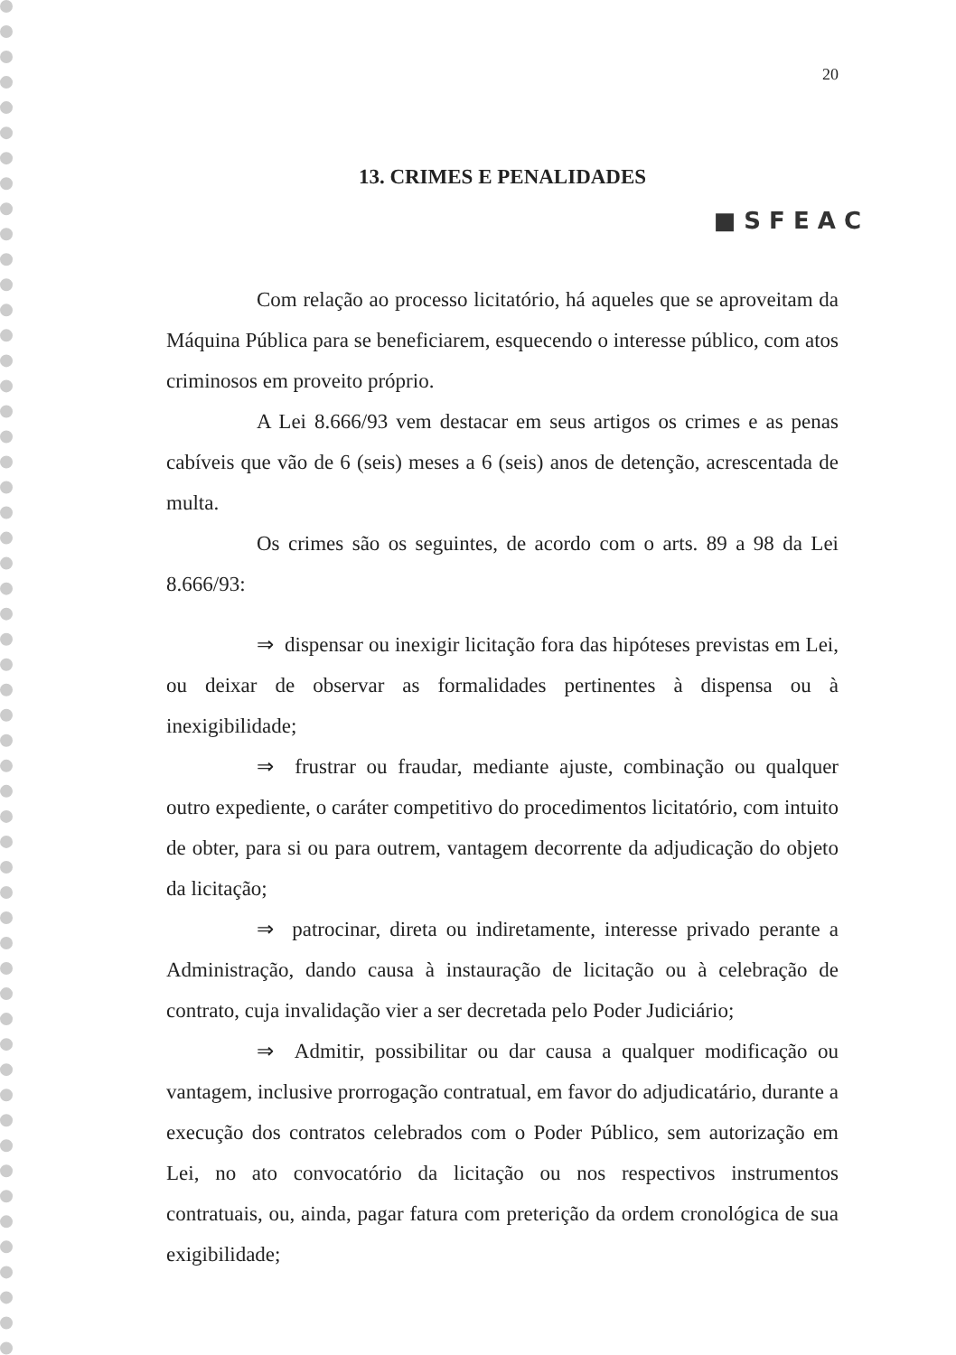20
13. CRIMES E PENALIDADES
■ S F E A C
Com relação ao processo licitatório, há aqueles que se aproveitam da Máquina Pública para se beneficiarem, esquecendo o interesse público, com atos criminosos em proveito próprio.
A Lei 8.666/93 vem destacar em seus artigos os crimes e as penas cabíveis que vão de 6 (seis) meses a 6 (seis) anos de detenção, acrescentada de multa.
Os crimes são os seguintes, de acordo com o arts. 89 a 98 da Lei 8.666/93:
⇒ dispensar ou inexigir licitação fora das hipóteses previstas em Lei, ou deixar de observar as formalidades pertinentes à dispensa ou à inexigibilidade;
⇒ frustrar ou fraudar, mediante ajuste, combinação ou qualquer outro expediente, o caráter competitivo do procedimentos licitatório, com intuito de obter, para si ou para outrem, vantagem decorrente da adjudicação do objeto da licitação;
⇒ patrocinar, direta ou indiretamente, interesse privado perante a Administração, dando causa à instauração de licitação ou à celebração de contrato, cuja invalidação vier a ser decretada pelo Poder Judiciário;
⇒ Admitir, possibilitar ou dar causa a qualquer modificação ou vantagem, inclusive prorrogação contratual, em favor do adjudicatário, durante a execução dos contratos celebrados com o Poder Público, sem autorização em Lei, no ato convocatório da licitação ou nos respectivos instrumentos contratuais, ou, ainda, pagar fatura com preterição da ordem cronológica de sua exigibilidade;